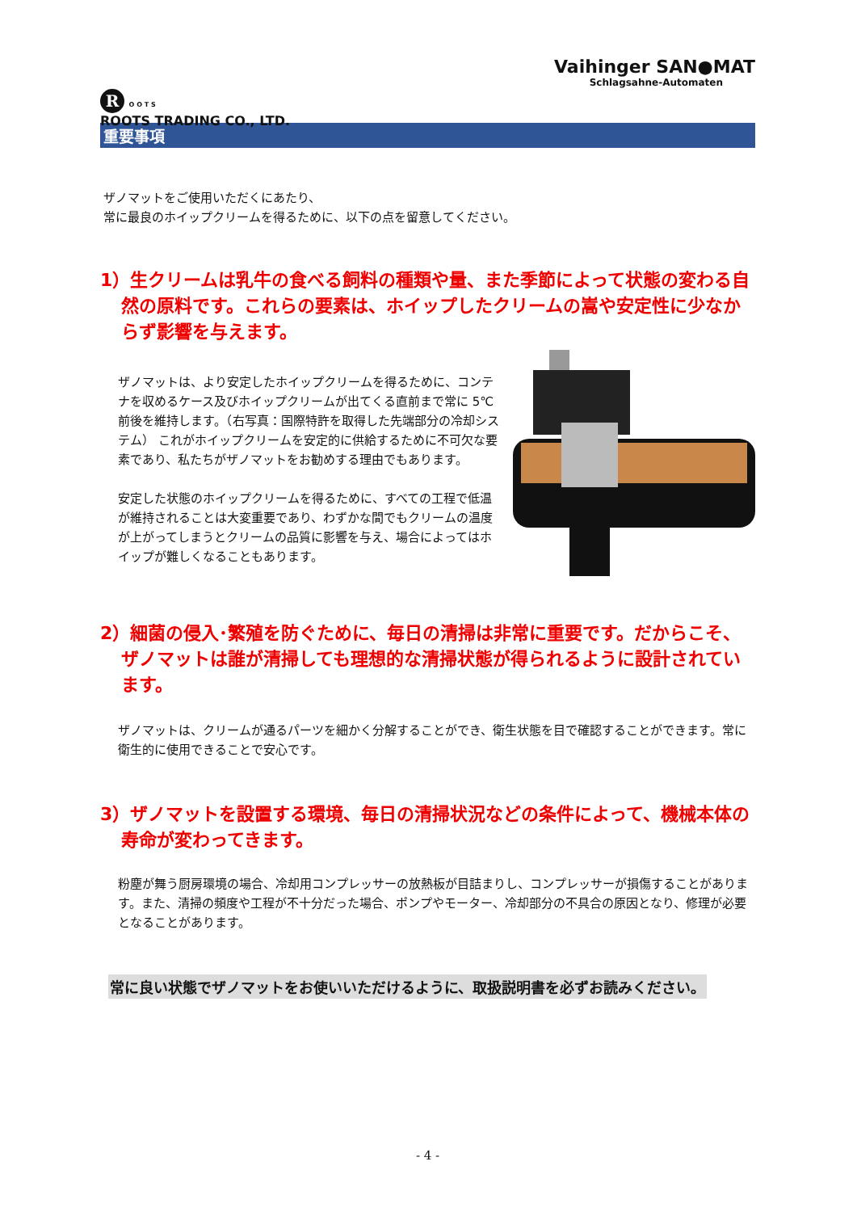R O O T S
ROOTS TRADING CO., LTD.
Vaihinger SAN●MAT
Schlagsahne-Automaten
重要事項
ザノマットをご使用いただくにあたり、
常に最良のホイップクリームを得るために、以下の点を留意してください。
1）生クリームは乳牛の食べる飼料の種類や量、また季節によって状態の変わる自然の原料です。これらの要素は、ホイップしたクリームの嵩や安定性に少なからず影響を与えます。
ザノマットは、より安定したホイップクリームを得るために、コンテナを収めるケース及びホイップクリームが出てくる直前まで常に 5℃前後を維持します。（右写真：国際特許を取得した先端部分の冷却システム） これがホイップクリームを安定的に供給するために不可欠な要素であり、私たちがザノマットをお勧めする理由でもあります。
安定した状態のホイップクリームを得るために、すべての工程で低温が維持されることは大変重要であり、わずかな間でもクリームの温度が上がってしまうとクリームの品質に影響を与え、場合によってはホイップが難しくなることもあります。
2）細菌の侵入･繁殖を防ぐために、毎日の清掃は非常に重要です。だからこそ、ザノマットは誰が清掃しても理想的な清掃状態が得られるように設計されています。
ザノマットは、クリームが通るパーツを細かく分解することができ、衛生状態を目で確認することができます。常に衛生的に使用できることで安心です。
3）ザノマットを設置する環境、毎日の清掃状況などの条件によって、機械本体の寿命が変わってきます。
粉塵が舞う厨房環境の場合、冷却用コンプレッサーの放熱板が目詰まりし、コンプレッサーが損傷することがあります。また、清掃の頻度や工程が不十分だった場合、ポンプやモーター、冷却部分の不具合の原因となり、修理が必要となることがあります。
常に良い状態でザノマットをお使いいただけるように、取扱説明書を必ずお読みください。
- 4 -